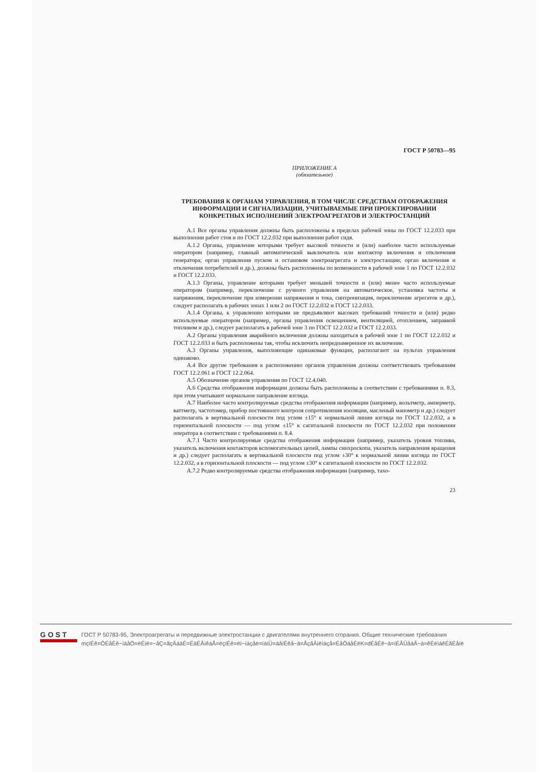ГОСТ Р 50783—95
ПРИЛОЖЕНИЕ А
(обязательное)
ТРЕБОВАНИЯ К ОРГАНАМ УПРАВЛЕНИЯ, В ТОМ ЧИСЛЕ СРЕДСТВАМ ОТОБРАЖЕНИЯ ИНФОРМАЦИИ И СИГНАЛИЗАЦИИ, УЧИТЫВАЕМЫЕ ПРИ ПРОЕКТИРОВАНИИ КОНКРЕТНЫХ ИСПОЛНЕНИЙ ЭЛЕКТРОАГРЕГАТОВ И ЭЛЕКТРОСТАНЦИЙ
А.1 Все органы управления должны быть расположены в пределах рабочей зоны по ГОСТ 12.2.033 при выполнении работ стоя и по ГОСТ 12.2.032 при выполнении работ сидя.
А.1.2 Органы, управление которыми требует высокой точности и (или) наиболее часто используемые оператором (например, главный автоматический выключатель или контактор включения и отключения генератора; орган управления пуском и остановом электроагрегата и электростанции; орган включения и отключения потребителей и др.), должны быть расположены по возможности в рабочей зоне 1 по ГОСТ 12.2.032 и ГОСТ 12.2.033.
А.1.3 Органы, управление которыми требует меньшей точности и (или) менее часто используемые оператором (например, переключение с ручного управления на автоматическое, установка частоты и напряжения, переключение при измерении напряжения и тока, синхронизация, переключение агрегатов и др.), следует располагать в рабочих зонах 1 или 2 по ГОСТ 12.2.032 и ГОСТ 12.2.033.
А.1.4 Органы, к управлению которыми не предъявляют высоких требований точности и (или) редко используемые оператором (например, органы управления освещением, вентиляцией, отоплением, заправкой топливом и др.), следует располагать в рабочей зоне 3 по ГОСТ 12.2.032 и ГОСТ 12.2.033.
А.2 Органы управления аварийного включения должны находиться в рабочей зоне 1 по ГОСТ 12.2.032 и ГОСТ 12.2.033 и быть расположены так, чтобы исключить непреднамеренное их включение.
А.3 Органы управления, выполняющие одинаковые функции, располагают на пультах управления одинаково.
А.4 Все другие требования к расположению органов управления должны соответствовать требованиям ГОСТ 12.2.061 и ГОСТ 12.2.064.
А.5 Обозначение органов управления по ГОСТ 12.4.040.
А.6 Средства отображения информации должны быть расположены в соответствии с требованиями п. 8.3, при этом учитывают нормальное направление взгляда.
А.7 Наиболее часто контролируемые средства отображения информации (например, вольтметр, амперметр, ваттметр, частотомер, прибор постоянного контроля сопротивления изоляции, масленый манометр и др.) следует располагать в вертикальной плоскости под углом ±15° к нормальной линии взгляда по ГОСТ 12.2.032, а в горизонтальной плоскости — под углом ±15° к сагитальной плоскости по ГОСТ 12.2.032 при положении оператора в соответствии с требованиями п. 8.4.
А.7.1 Часто контролируемые средства отображения информации (например, указатель уровня топлива, указатель включения контакторов вспомогательных цепей, лампы синхроскопа, указатель направления вращения и др.) следует располагать в вертикальной плоскости под углом ±30° к нормальной линии взгляда по ГОСТ 12.2.032, а в горизонтальной плоскости — под углом ±30° к сагитальной плоскости по ГОСТ 12.2.032.
А.7.2 Редко контролируемые средства отображения информации (например, тахо-
23
GOST
ГОСТ Р 50783-95, Электроагрегаты и передвижные электростанции с двигателями внутреннего сгорания. Общие технические требования
mçïÉê=ÖÉåÉê~íáåÖ=ëÉíë=~åÇ=ãçÄáäÉ=ÉäÉÅíêáÅ=éçïÉê=ëí~íáçåë=ïáíÜ=áåíÉêå~ä=ÅçãÄìëíáçå=ÉåÖáåÉëK=dÉåÉê~ä=íÉÅÜåáÅ~ä=êÉèìáêÉãÉåíë